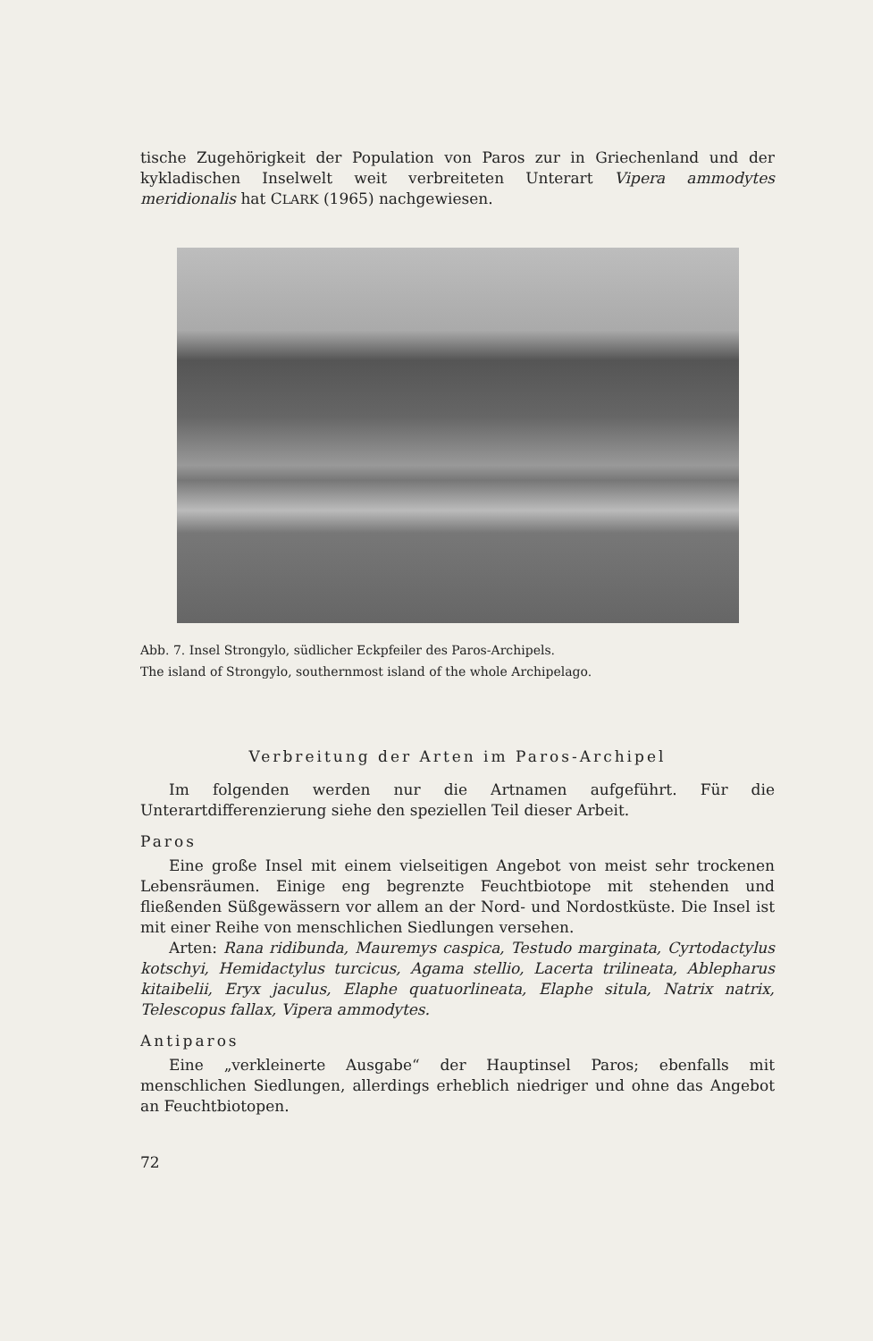tische Zugehörigkeit der Population von Paros zur in Griechenland und der kykladischen Inselwelt weit verbreiteten Unterart Vipera ammodytes meridionalis hat CLARK (1965) nachgewiesen.
Abb. 7. Insel Strongylo, südlicher Eckpfeiler des Paros-Archipels.
The island of Strongylo, southernmost island of the whole Archipelago.
Verbreitung der Arten im Paros-Archipel
Im folgenden werden nur die Artnamen aufgeführt. Für die Unterartdifferenzierung siehe den speziellen Teil dieser Arbeit.
Paros
Eine große Insel mit einem vielseitigen Angebot von meist sehr trockenen Lebensräumen. Einige eng begrenzte Feuchtbiotope mit stehenden und fließenden Süßgewässern vor allem an der Nord- und Nordostküste. Die Insel ist mit einer Reihe von menschlichen Siedlungen versehen.
Arten: Rana ridibunda, Mauremys caspica, Testudo marginata, Cyrtodactylus kotschyi, Hemidactylus turcicus, Agama stellio, Lacerta trilineata, Ablepharus kitaibelii, Eryx jaculus, Elaphe quatuorlineata, Elaphe situla, Natrix natrix, Telescopus fallax, Vipera ammodytes.
Antiparos
Eine „verkleinerte Ausgabe“ der Hauptinsel Paros; ebenfalls mit menschlichen Siedlungen, allerdings erheblich niedriger und ohne das Angebot an Feuchtbiotopen.
72